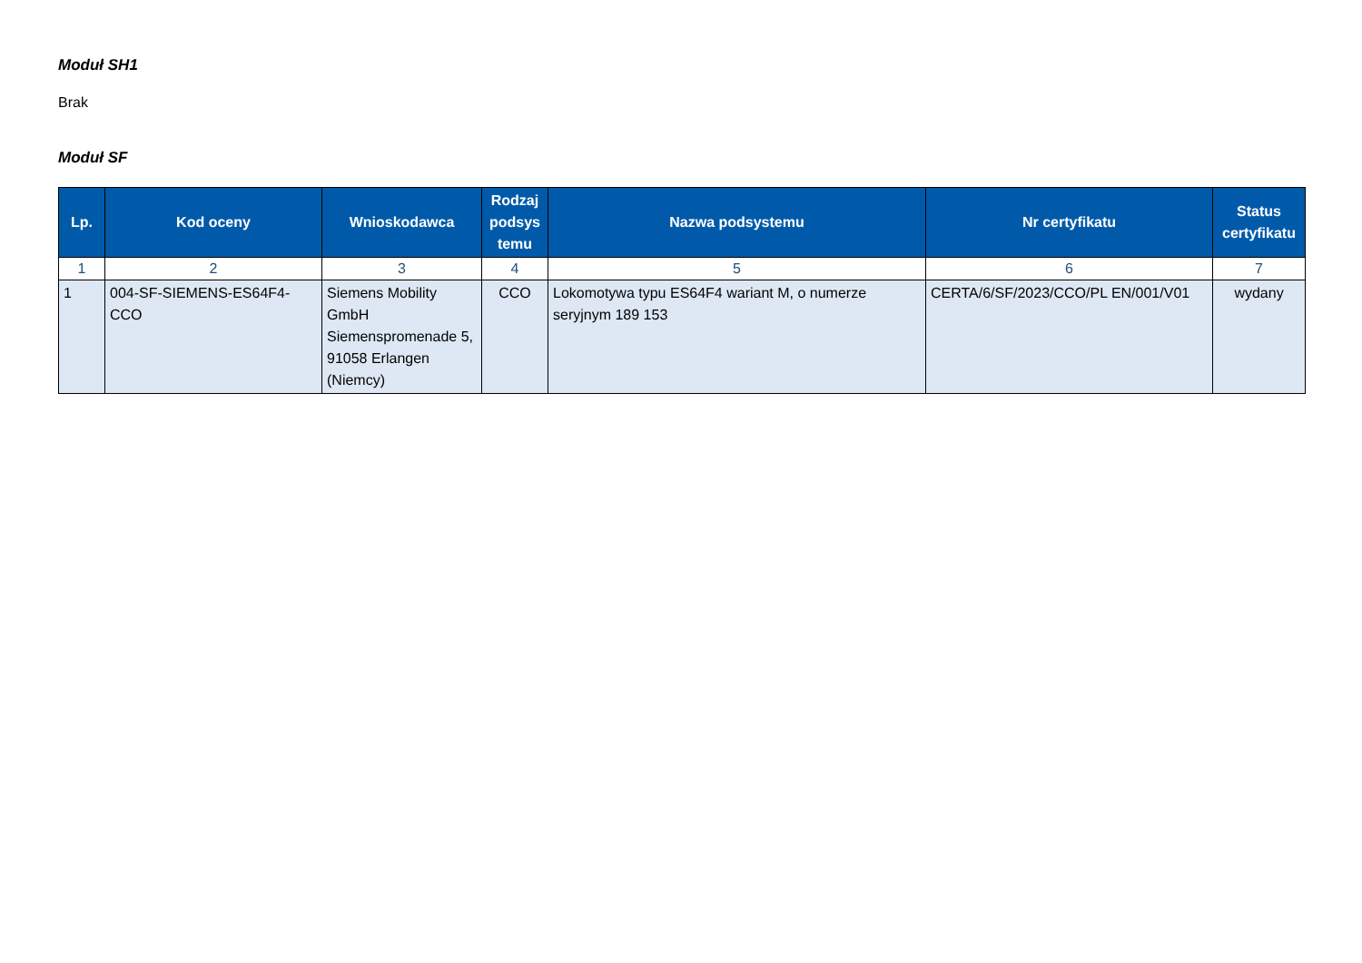Moduł SH1
Brak
Moduł SF
| Lp. | Kod oceny | Wnioskodawca | Rodzaj podsys temu | Nazwa podsystemu | Nr certyfikatu | Status certyfikatu |
| --- | --- | --- | --- | --- | --- | --- |
| 1 | 2 | 3 | 4 | 5 | 6 | 7 |
| 1 | 004-SF-SIEMENS-ES64F4-CCO | Siemens Mobility GmbH Siemenspromenade 5, 91058 Erlangen (Niemcy) | CCO | Lokomotywa typu ES64F4 wariant M, o numerze seryjnym 189 153 | CERTA/6/SF/2023/CCO/PL EN/001/V01 | wydany |